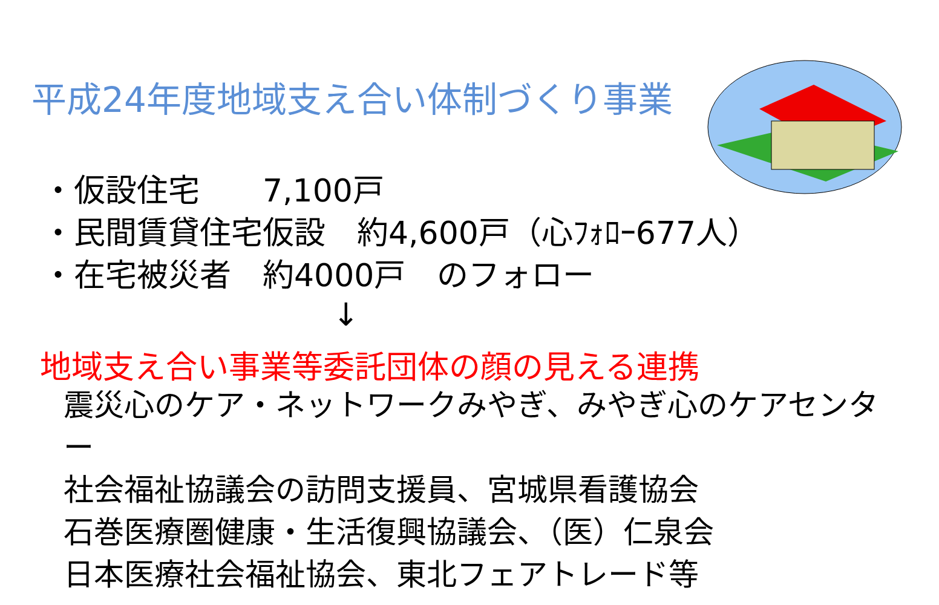平成24年度地域支え合い体制づくり事業
・仮設住宅　　7,100戸
・民間賃貸住宅仮設　約4,600戸（心ﾌｫﾛｰ677人）
・在宅被災者　約4000戸　のフォロー
↓
地域支え合い事業等委託団体の顔の見える連携
震災心のケア・ネットワークみやぎ、みやぎ心のケアセンター
社会福祉協議会の訪問支援員、宮城県看護協会
石巻医療圏健康・生活復興協議会、（医）仁泉会
日本医療社会福祉協会、東北フェアトレード等